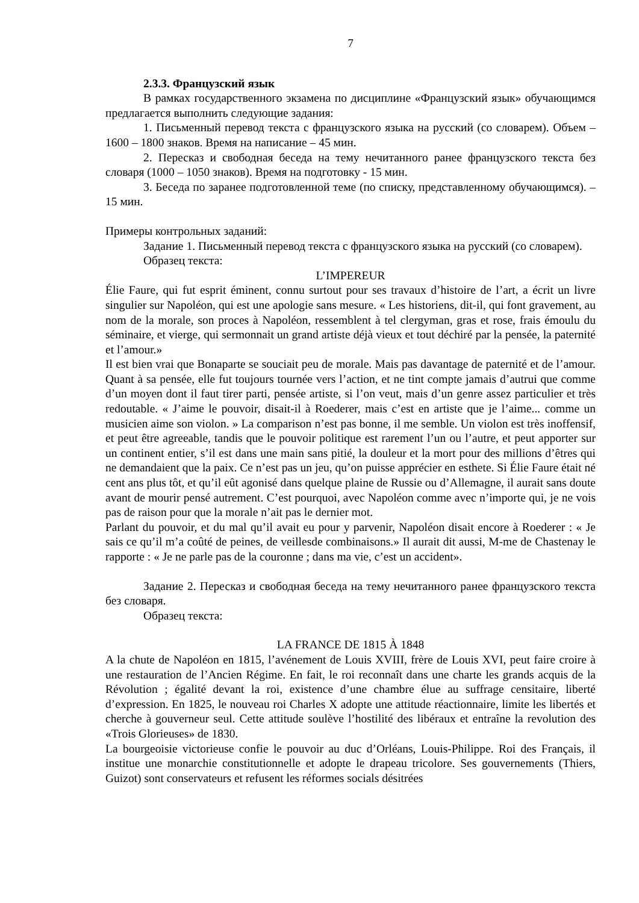7
2.3.3. Французский язык
В рамках государственного экзамена по дисциплине «Французский язык» обучающимся предлагается выполнить следующие задания:
1. Письменный перевод текста с французского языка на русский (со словарем). Объем – 1600 – 1800 знаков. Время на написание – 45 мин.
2. Пересказ и свободная беседа на тему нечитанного ранее французского текста без словаря (1000 – 1050 знаков). Время на подготовку - 15 мин.
3. Беседа по заранее подготовленной теме (по списку, представленному обучающимся). – 15 мин.
Примеры контрольных заданий:
Задание 1. Письменный перевод текста с французского языка на русский (со словарем).
Образец текста:
L’IMPEREUR
Élie Faure, qui fut esprit éminent, connu surtout pour ses travaux d’histoire de l’art, a écrit un livre singulier sur Napoléon, qui est une apologie sans mesure. « Les historiens, dit-il, qui font gravement, au nom de la morale, son proces à Napoléon, ressemblent à tel clergyman, gras et rose, frais émoulu du séminaire, et vierge, qui sermonnait un grand artiste déjà vieux et tout déchiré par la pensée, la paternité et l’amour.»
Il est bien vrai que Bonaparte se souciait peu de morale. Mais pas davantage de paternité et de l’amour. Quant à sa pensée, elle fut toujours tournée vers l’action, et ne tint compte jamais d’autrui que comme d’un moyen dont il faut tirer parti, pensée artiste, si l’on veut, mais d’un genre assez particulier et très redoutable. « J’aime le pouvoir, disait-il à Roederer, mais c’est en artiste que je l’aime... comme un musicien aime son violon. » La comparison n’est pas bonne, il me semble. Un violon est très inoffensif, et peut être agreeable, tandis que le pouvoir politique est rarement l’un ou l’autre, et peut apporter sur un continent entier, s’il est dans une main sans pitié, la douleur et la mort pour des millions d’êtres qui ne demandaient que la paix. Ce n’est pas un jeu, qu’on puisse apprécier en esthete. Si Élie Faure était né cent ans plus tôt, et qu’il eût agonisé dans quelque plaine de Russie ou d’Allemagne, il aurait sans doute avant de mourir pensé autrement. C’est pourquoi, avec Napoléon comme avec n’importe qui, je ne vois pas de raison pour que la morale n’ait pas le dernier mot.
Parlant du pouvoir, et du mal qu’il avait eu pour y parvenir, Napoléon disait encore à Roederer : « Je sais ce qu’il m’a coûté de peines, de veillesde combinaisons.» Il aurait dit aussi, M-me de Chastenay le rapporte : « Je ne parle pas de la couronne ; dans ma vie, c’est un accident».
Задание 2. Пересказ и свободная беседа на тему нечитанного ранее французского текста без словаря.
Образец текста:
LA FRANCE DE 1815 À 1848
A la chute de Napoléon en 1815, l’avénement de Louis XVIII, frère de Louis XVI, peut faire croire à une restauration de l’Ancien Régime. En fait, le roi reconnaît dans une charte les grands acquis de la Révolution ; égalité devant la roi, existence d’une chambre élue au suffrage censitaire, liberté d’expression. En 1825, le nouveau roi Charles X adopte une attitude réactionnaire, limite les libertés et cherche à gouverneur seul. Cette attitude soulève l’hostilité des libéraux et entraîne la revolution des «Trois Glorieuses» de 1830.
La bourgeoisie victorieuse confie le pouvoir au duc d’Orléans, Louis-Philippe. Roi des Français, il institue une monarchie constitutionnelle et adopte le drapeau tricolore. Ses gouvernements (Thiers, Guizot) sont conservateurs et refusent les réformes socials désitrées